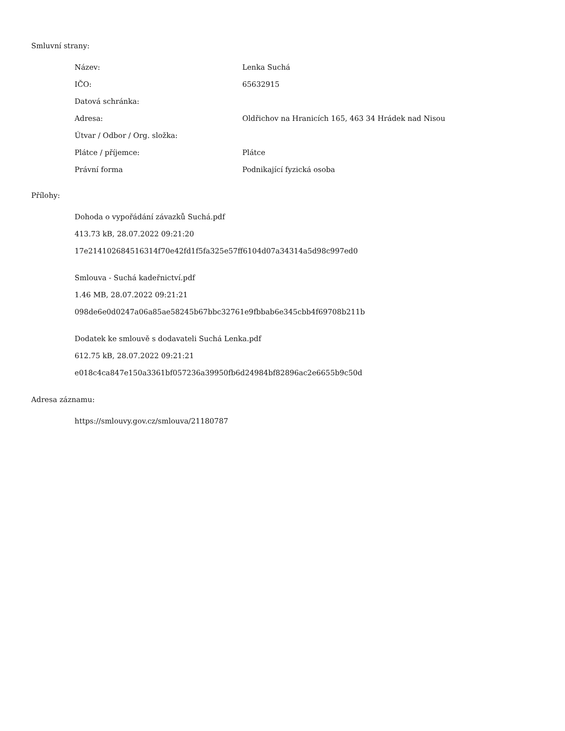Smluvní strany:
| Název: | Lenka Suchá |
| IČO: | 65632915 |
| Datová schránka: | |
| Adresa: | Oldřichov na Hranicích 165, 463 34 Hrádek nad Nisou |
| Útvar / Odbor / Org. složka: | |
| Plátce / příjemce: | Plátce |
| Právní forma | Podnikající fyzická osoba |
Přílohy:
Dohoda o vypořádání závazků Suchá.pdf
413.73 kB, 28.07.2022 09:21:20
17e214102684516314f70e42fd1f5fa325e57ff6104d07a34314a5d98c997ed0
Smlouva - Suchá kadeřnictví.pdf
1.46 MB, 28.07.2022 09:21:21
098de6e0d0247a06a85ae58245b67bbc32761e9fbbab6e345cbb4f69708b211b
Dodatek ke smlouvě s dodavateli Suchá Lenka.pdf
612.75 kB, 28.07.2022 09:21:21
e018c4ca847e150a3361bf057236a39950fb6d24984bf82896ac2e6655b9c50d
Adresa záznamu:
https://smlouvy.gov.cz/smlouva/21180787